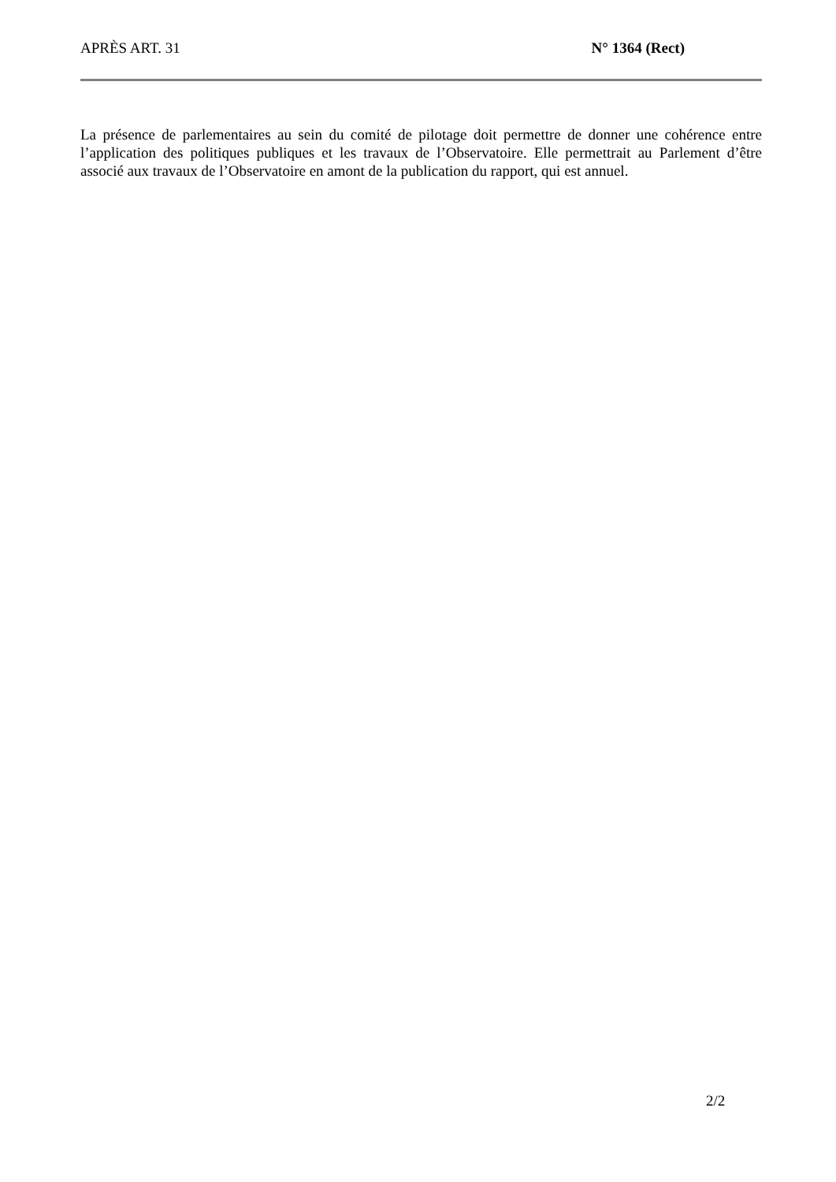APRÈS ART. 31 N° 1364 (Rect)
La présence de parlementaires au sein du comité de pilotage doit permettre de donner une cohérence entre l’application des politiques publiques et les travaux de l’Observatoire. Elle permettrait au Parlement d’être associé aux travaux de l’Observatoire en amont de la publication du rapport, qui est annuel.
2/2